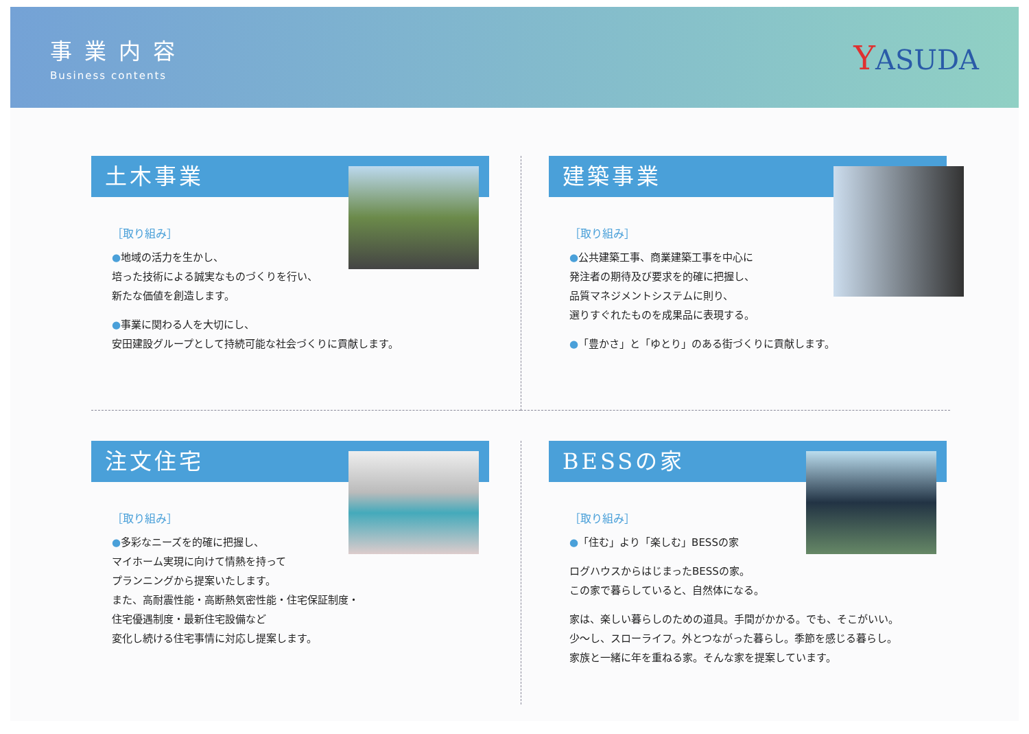事業内容
Business contents
YASUDA
土木事業
［取り組み］
●地域の活力を生かし、
培った技術による誠実なものづくりを行い、
新たな価値を創造します。
●事業に関わる人を大切にし、
安田建設グループとして持続可能な社会づくりに貢献します。
建築事業
［取り組み］
●公共建築工事、商業建築工事を中心に
発注者の期待及び要求を的確に把握し、
品質マネジメントシステムに則り、
選りすぐれたものを成果品に表現する。
●「豊かさ」と「ゆとり」のある街づくりに貢献します。
注文住宅
［取り組み］
●多彩なニーズを的確に把握し、
マイホーム実現に向けて情熱を持って
プランニングから提案いたします。
また、高耐震性能・高断熱気密性能・住宅保証制度・
住宅優遇制度・最新住宅設備など
変化し続ける住宅事情に対応し提案します。
BESSの家
［取り組み］
●「住む」より「楽しむ」BESSの家
ログハウスからはじまったBESSの家。
この家で暮らしていると、自然体になる。
家は、楽しい暮らしのための道具。手間がかかる。でも、そこがいい。
少～し、スローライフ。外とつながった暮らし。季節を感じる暮らし。
家族と一緒に年を重ねる家。そんな家を提案しています。